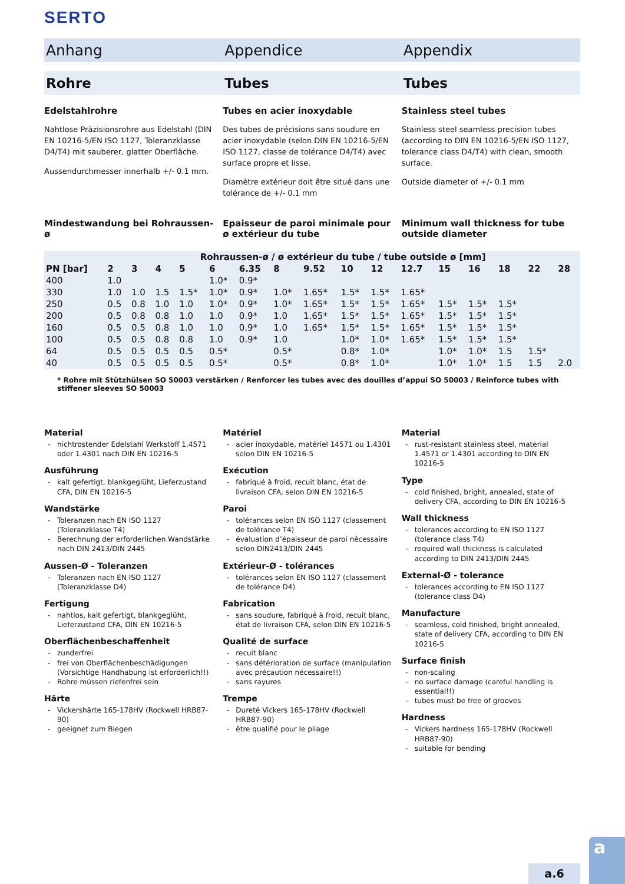SERTO
Anhang Appendice Appendix
Rohre Tubes Tubes
Edelstahlrohre
Nahtlose Präzisionsrohre aus Edelstahl (DIN EN 10216-5/EN ISO 1127, Toleranzklasse D4/T4) mit sauberer, glatter Oberfläche.
Aussendurchmesser innerhalb +/- 0.1 mm.
Tubes en acier inoxydable
Des tubes de précisions sans soudure en acier inoxydable (selon DIN EN 10216-5/EN ISO 1127, classe de tolérance D4/T4) avec surface propre et lisse.
Diamètre extérieur doit être situé dans une tolérance de +/- 0.1 mm
Stainless steel tubes
Stainless steel seamless precision tubes (according to DIN EN 10216-5/EN ISO 1127, tolerance class D4/T4) with clean, smooth surface.
Outside diameter of +/- 0.1 mm
Mindestwandung bei Rohraussen-ø
Epaisseur de paroi minimale pour ø extérieur du tube
Minimum wall thickness for tube outside diameter
| | Rohraussen-ø / ø extérieur du tube / tube outside ø [mm] | | | | | | | | | | | | | | | |
| --- | --- | --- | --- | --- | --- | --- | --- | --- | --- | --- | --- | --- | --- | --- | --- | --- |
| PN [bar] | 2 | 3 | 4 | 5 | 6 | 6.35 | 8 | 9.52 | 10 | 12 | 12.7 | 15 | 16 | 18 | 22 | 28 |
| 400 | 1.0 | | | | 1.0* | 0.9* | | | | | | | | | | |
| 330 | 1.0 | 1.0 | 1.5 | 1.5* | 1.0* | 0.9* | 1.0* | 1.65* | 1.5* | 1.5* | 1.65* | | | | | |
| 250 | 0.5 | 0.8 | 1.0 | 1.0 | 1.0* | 0.9* | 1.0* | 1.65* | 1.5* | 1.5* | 1.65* | 1.5* | 1.5* | 1.5* | | |
| 200 | 0.5 | 0.8 | 0.8 | 1.0 | 1.0 | 0.9* | 1.0 | 1.65* | 1.5* | 1.5* | 1.65* | 1.5* | 1.5* | 1.5* | | |
| 160 | 0.5 | 0.5 | 0.8 | 1.0 | 1.0 | 0.9* | 1.0 | 1.65* | 1.5* | 1.5* | 1.65* | 1.5* | 1.5* | 1.5* | | |
| 100 | 0.5 | 0.5 | 0.8 | 0.8 | 1.0 | 0.9* | 1.0 | | 1.0* | 1.0* | 1.65* | 1.5* | 1.5* | 1.5* | | |
| 64 | 0.5 | 0.5 | 0.5 | 0.5 | 0.5* | | 0.5* | | 0.8* | 1.0* | | 1.0* | 1.0* | 1.5 | 1.5* | |
| 40 | 0.5 | 0.5 | 0.5 | 0.5 | 0.5* | | 0.5* | | 0.8* | 1.0* | | 1.0* | 1.0* | 1.5 | 1.5 | 2.0 |
* Rohre mit Stützhülsen SO 50003 verstärken / Renforcer les tubes avec des douilles d’appui SO 50003 / Reinforce tubes with stiffener sleeves SO 50003
Material
nichtrostender Edelstahl Werkstoff 1.4571 oder 1.4301 nach DIN EN 10216-5
Ausführung
kalt gefertigt, blankgeglüht, Lieferzustand CFA, DIN EN 10216-5
Wandstärke
Toleranzen nach EN ISO 1127 (Toleranzklasse T4)
Berechnung der erforderlichen Wandstärke nach DIN 2413/DIN 2445
Aussen-Ø - Toleranzen
Toleranzen nach EN ISO 1127 (Toleranzklasse D4)
Fertigung
nahtlos, kalt gefertigt, blankgeglüht, Lieferzustand CFA, DIN EN 10216-5
Oberflächenbeschaffenheit
zunderfrei
frei von Oberflächenbeschädigungen (Vorsichtige Handhabung ist erforderlich!!)
Rohre müssen riefenfrei sein
Härte
Vickershärte 165-178HV (Rockwell HRB87-90)
geeignet zum Biegen
Matériel
acier inoxydable, matériel 14571 ou 1.4301 selon DIN EN 10216-5
Exécution
fabriqué à froid, recuit blanc, état de livraison CFA, selon DIN EN 10216-5
Paroi
tolérances selon EN ISO 1127 (classement de tolérance T4)
évaluation d’épaisseur de paroi nécessaire selon DIN2413/DIN 2445
Extérieur-Ø - tolérances
tolérances selon EN ISO 1127 (classement de tolérance D4)
Fabrication
sans soudure, fabriqué à froid, recuit blanc, état de livraison CFA, selon DIN EN 10216-5
Qualité de surface
recuit blanc
sans détérioration de surface (manipulation avec précaution nécessaire!!)
sans rayures
Trempe
Dureté Vickers 165-178HV (Rockwell HRB87-90)
être qualifié pour le pliage
Material
rust-resistant stainless steel, material 1.4571 or 1.4301 according to DIN EN 10216-5
Type
cold finished, bright, annealed, state of delivery CFA, according to DIN EN 10216-5
Wall thickness
tolerances according to EN ISO 1127 (tolerance class T4)
required wall thickness is calculated according to DIN 2413/DIN 2445
External-Ø - tolerance
tolerances according to EN ISO 1127 (tolerance class D4)
Manufacture
seamless, cold finished, bright annealed, state of delivery CFA, according to DIN EN 10216-5
Surface finish
non-scaling
no surface damage (careful handling is essential!!)
tubes must be free of grooves
Hardness
Vickers hardness 165-178HV (Rockwell HRB87-90)
suitable for bending
a.6
a